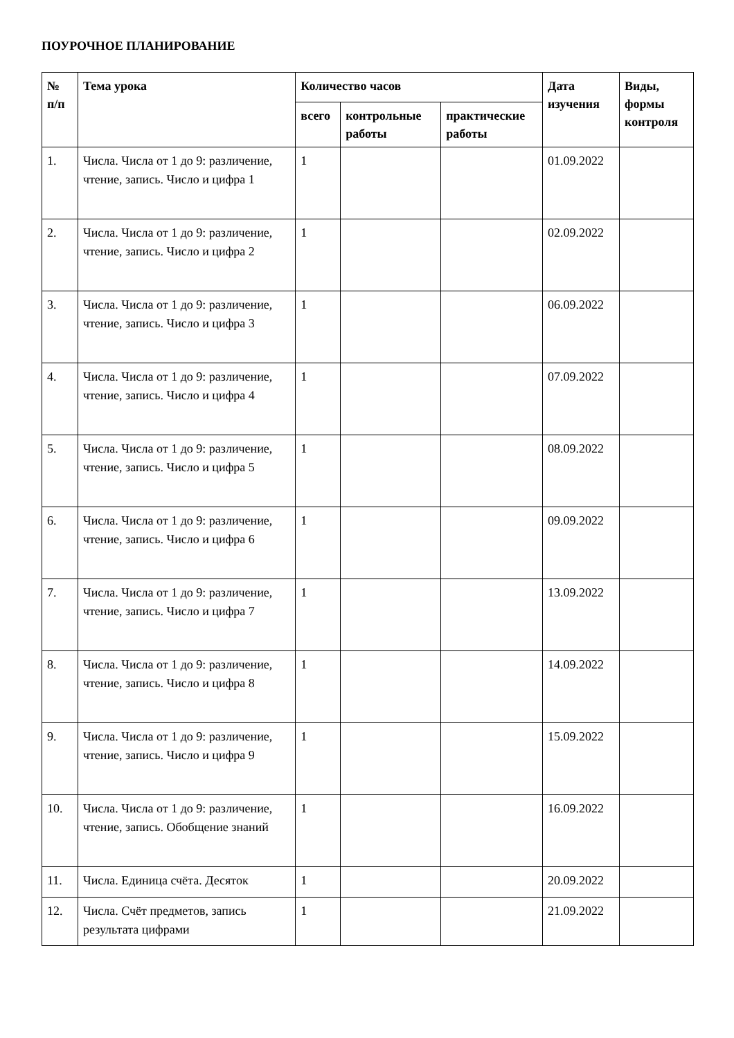ПОУРОЧНОЕ ПЛАНИРОВАНИЕ
| № п/п | Тема урока | Количество часов | | | Дата изучения | Виды, формы контроля |
| --- | --- | --- | --- | --- | --- | --- |
| | | всего | контрольные работы | практические работы | | |
| 1. | Числа. Числа от 1 до 9: различение, чтение, запись. Число и цифра 1 | 1 | | | 01.09.2022 | |
| 2. | Числа. Числа от 1 до 9: различение, чтение, запись. Число и цифра 2 | 1 | | | 02.09.2022 | |
| 3. | Числа. Числа от 1 до 9: различение, чтение, запись. Число и цифра 3 | 1 | | | 06.09.2022 | |
| 4. | Числа. Числа от 1 до 9: различение, чтение, запись. Число и цифра 4 | 1 | | | 07.09.2022 | |
| 5. | Числа. Числа от 1 до 9: различение, чтение, запись. Число и цифра 5 | 1 | | | 08.09.2022 | |
| 6. | Числа. Числа от 1 до 9: различение, чтение, запись. Число и цифра 6 | 1 | | | 09.09.2022 | |
| 7. | Числа. Числа от 1 до 9: различение, чтение, запись. Число и цифра 7 | 1 | | | 13.09.2022 | |
| 8. | Числа. Числа от 1 до 9: различение, чтение, запись. Число и цифра 8 | 1 | | | 14.09.2022 | |
| 9. | Числа. Числа от 1 до 9: различение, чтение, запись. Число и цифра 9 | 1 | | | 15.09.2022 | |
| 10. | Числа. Числа от 1 до 9: различение, чтение, запись. Обобщение знаний | 1 | | | 16.09.2022 | |
| 11. | Числа. Единица счёта. Десяток | 1 | | | 20.09.2022 | |
| 12. | Числа. Счёт предметов, запись результата цифрами | 1 | | | 21.09.2022 | |